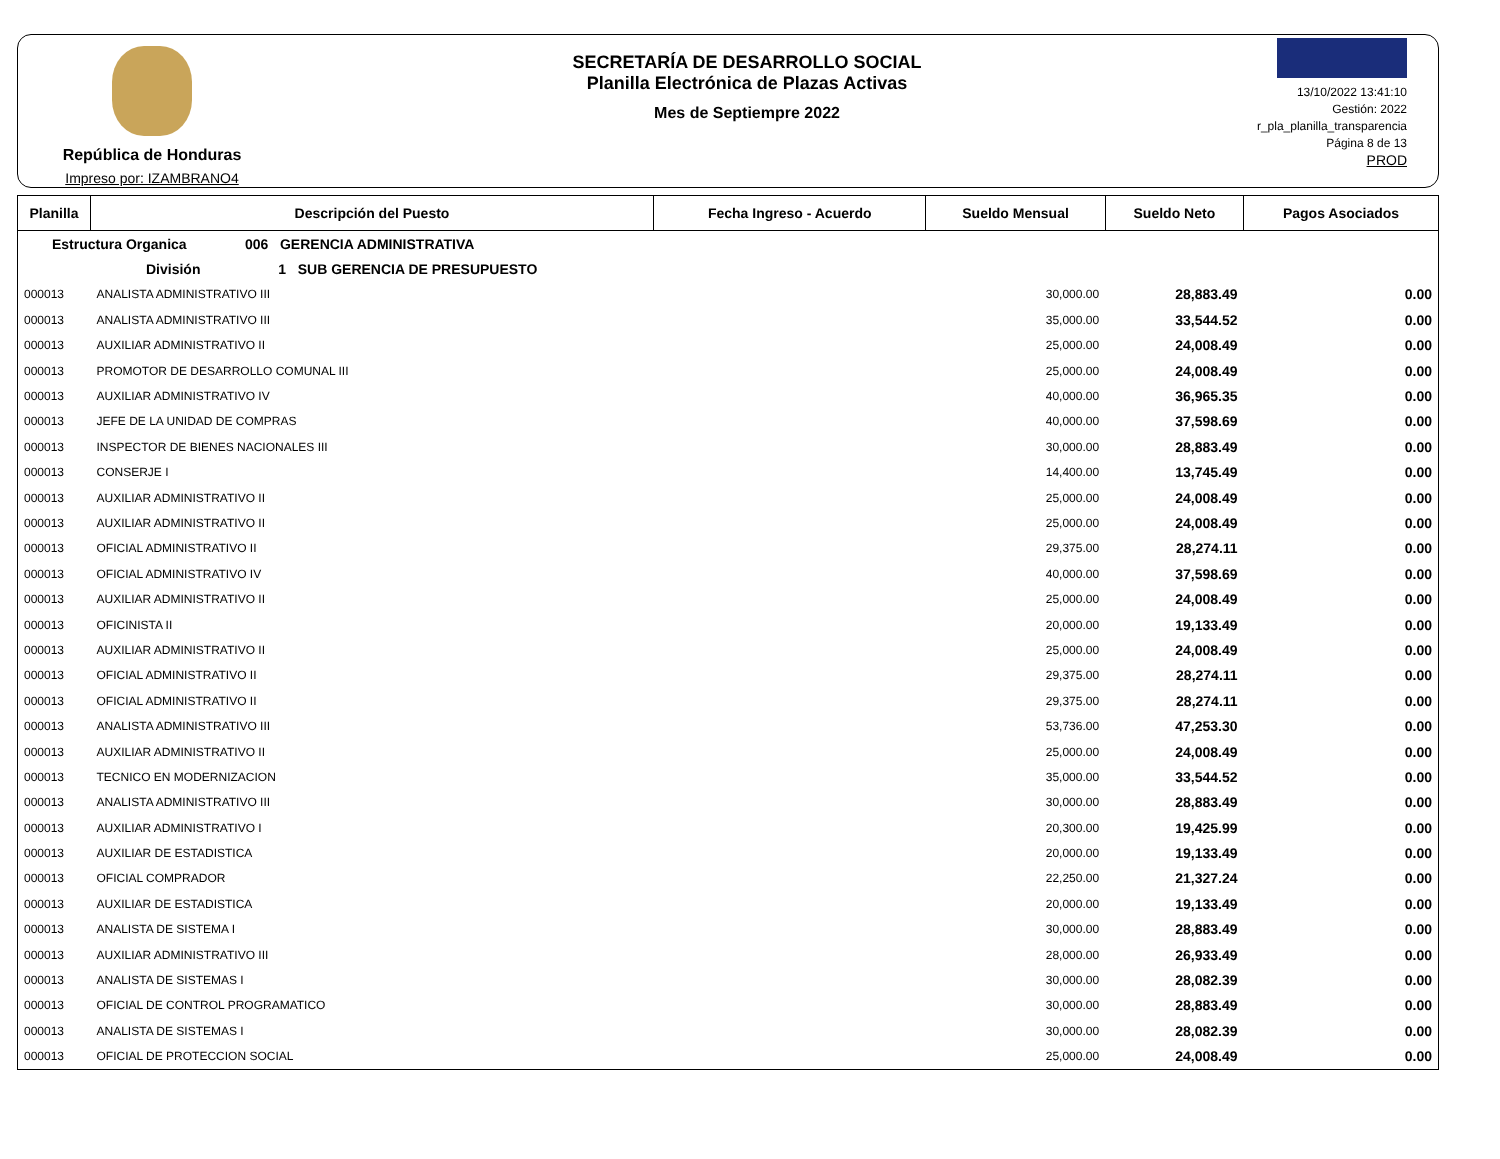República de Honduras
Impreso por: IZAMBRANO4
SECRETARÍA DE DESARROLLO SOCIAL
Planilla Electrónica de Plazas Activas
Mes de Septiempre 2022
13/10/2022 13:41:10
Gestión: 2022
r_pla_planilla_transparencia
Página 8 de 13
PROD
| Planilla | Descripción del Puesto | Fecha Ingreso - Acuerdo | Sueldo Mensual | Sueldo Neto | Pagos Asociados |
| --- | --- | --- | --- | --- | --- |
| Estructura Organica 006 GERENCIA ADMINISTRATIVA | | | | | |
| División 1 SUB GERENCIA DE PRESUPUESTO | | | | | |
| 000013 | ANALISTA ADMINISTRATIVO III | | 30,000.00 | 28,883.49 | 0.00 |
| 000013 | ANALISTA ADMINISTRATIVO III | | 35,000.00 | 33,544.52 | 0.00 |
| 000013 | AUXILIAR ADMINISTRATIVO II | | 25,000.00 | 24,008.49 | 0.00 |
| 000013 | PROMOTOR DE DESARROLLO COMUNAL III | | 25,000.00 | 24,008.49 | 0.00 |
| 000013 | AUXILIAR ADMINISTRATIVO IV | | 40,000.00 | 36,965.35 | 0.00 |
| 000013 | JEFE DE LA UNIDAD DE COMPRAS | | 40,000.00 | 37,598.69 | 0.00 |
| 000013 | INSPECTOR DE BIENES NACIONALES III | | 30,000.00 | 28,883.49 | 0.00 |
| 000013 | CONSERJE I | | 14,400.00 | 13,745.49 | 0.00 |
| 000013 | AUXILIAR ADMINISTRATIVO II | | 25,000.00 | 24,008.49 | 0.00 |
| 000013 | AUXILIAR ADMINISTRATIVO II | | 25,000.00 | 24,008.49 | 0.00 |
| 000013 | OFICIAL ADMINISTRATIVO II | | 29,375.00 | 28,274.11 | 0.00 |
| 000013 | OFICIAL ADMINISTRATIVO IV | | 40,000.00 | 37,598.69 | 0.00 |
| 000013 | AUXILIAR ADMINISTRATIVO II | | 25,000.00 | 24,008.49 | 0.00 |
| 000013 | OFICINISTA II | | 20,000.00 | 19,133.49 | 0.00 |
| 000013 | AUXILIAR ADMINISTRATIVO II | | 25,000.00 | 24,008.49 | 0.00 |
| 000013 | OFICIAL ADMINISTRATIVO II | | 29,375.00 | 28,274.11 | 0.00 |
| 000013 | OFICIAL ADMINISTRATIVO II | | 29,375.00 | 28,274.11 | 0.00 |
| 000013 | ANALISTA ADMINISTRATIVO III | | 53,736.00 | 47,253.30 | 0.00 |
| 000013 | AUXILIAR ADMINISTRATIVO II | | 25,000.00 | 24,008.49 | 0.00 |
| 000013 | TECNICO EN MODERNIZACION | | 35,000.00 | 33,544.52 | 0.00 |
| 000013 | ANALISTA ADMINISTRATIVO III | | 30,000.00 | 28,883.49 | 0.00 |
| 000013 | AUXILIAR ADMINISTRATIVO I | | 20,300.00 | 19,425.99 | 0.00 |
| 000013 | AUXILIAR DE ESTADISTICA | | 20,000.00 | 19,133.49 | 0.00 |
| 000013 | OFICIAL COMPRADOR | | 22,250.00 | 21,327.24 | 0.00 |
| 000013 | AUXILIAR DE ESTADISTICA | | 20,000.00 | 19,133.49 | 0.00 |
| 000013 | ANALISTA DE SISTEMA I | | 30,000.00 | 28,883.49 | 0.00 |
| 000013 | AUXILIAR ADMINISTRATIVO III | | 28,000.00 | 26,933.49 | 0.00 |
| 000013 | ANALISTA DE SISTEMAS I | | 30,000.00 | 28,082.39 | 0.00 |
| 000013 | OFICIAL DE CONTROL PROGRAMATICO | | 30,000.00 | 28,883.49 | 0.00 |
| 000013 | ANALISTA DE SISTEMAS I | | 30,000.00 | 28,082.39 | 0.00 |
| 000013 | OFICIAL DE PROTECCION SOCIAL | | 25,000.00 | 24,008.49 | 0.00 |